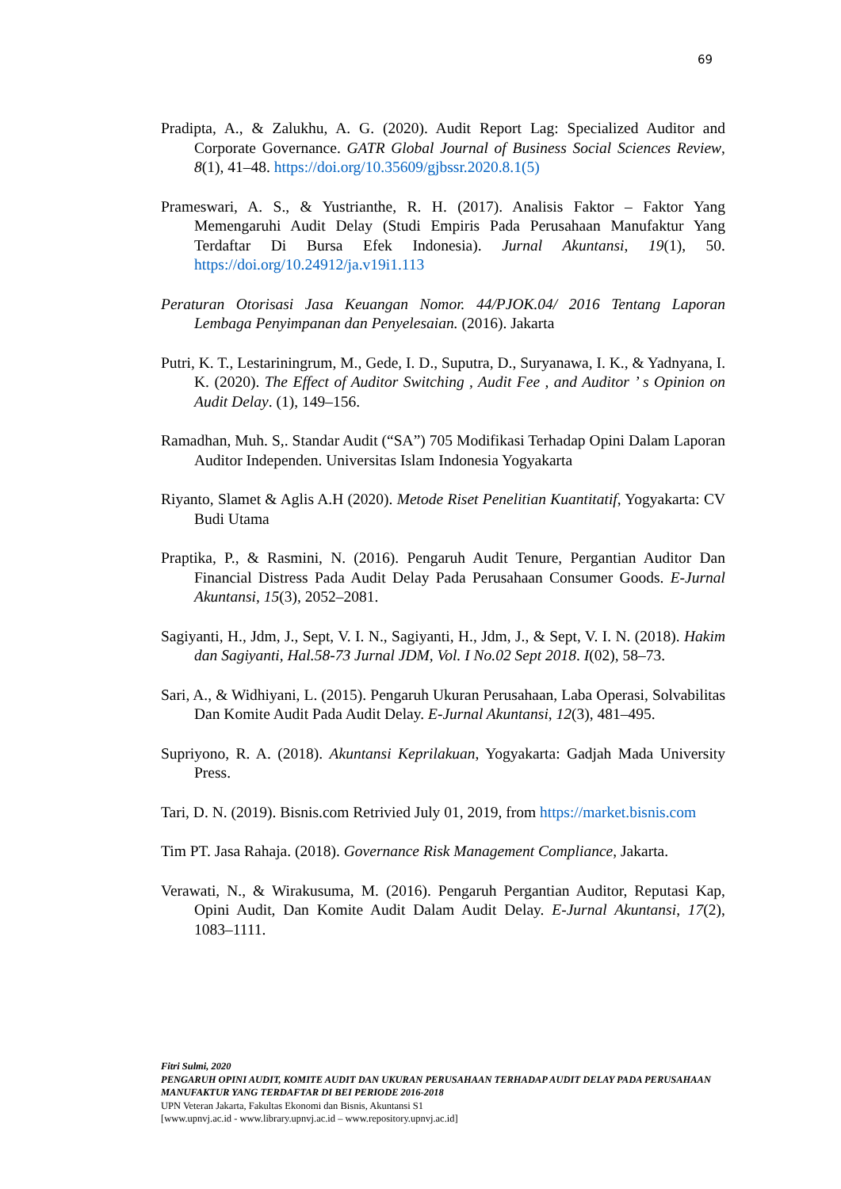69
Pradipta, A., & Zalukhu, A. G. (2020). Audit Report Lag: Specialized Auditor and Corporate Governance. GATR Global Journal of Business Social Sciences Review, 8(1), 41–48. https://doi.org/10.35609/gjbssr.2020.8.1(5)
Prameswari, A. S., & Yustrianthe, R. H. (2017). Analisis Faktor – Faktor Yang Memengaruhi Audit Delay (Studi Empiris Pada Perusahaan Manufaktur Yang Terdaftar Di Bursa Efek Indonesia). Jurnal Akuntansi, 19(1), 50. https://doi.org/10.24912/ja.v19i1.113
Peraturan Otorisasi Jasa Keuangan Nomor. 44/PJOK.04/ 2016 Tentang Laporan Lembaga Penyimpanan dan Penyelesaian. (2016). Jakarta
Putri, K. T., Lestariningrum, M., Gede, I. D., Suputra, D., Suryanawa, I. K., & Yadnyana, I. K. (2020). The Effect of Auditor Switching , Audit Fee , and Auditor ’ s Opinion on Audit Delay. (1), 149–156.
Ramadhan, Muh. S,. Standar Audit (“SA”) 705 Modifikasi Terhadap Opini Dalam Laporan Auditor Independen. Universitas Islam Indonesia Yogyakarta
Riyanto, Slamet & Aglis A.H (2020). Metode Riset Penelitian Kuantitatif, Yogyakarta: CV Budi Utama
Praptika, P., & Rasmini, N. (2016). Pengaruh Audit Tenure, Pergantian Auditor Dan Financial Distress Pada Audit Delay Pada Perusahaan Consumer Goods. E-Jurnal Akuntansi, 15(3), 2052–2081.
Sagiyanti, H., Jdm, J., Sept, V. I. N., Sagiyanti, H., Jdm, J., & Sept, V. I. N. (2018). Hakim dan Sagiyanti, Hal.58-73 Jurnal JDM, Vol. I No.02 Sept 2018. I(02), 58–73.
Sari, A., & Widhiyani, L. (2015). Pengaruh Ukuran Perusahaan, Laba Operasi, Solvabilitas Dan Komite Audit Pada Audit Delay. E-Jurnal Akuntansi, 12(3), 481–495.
Supriyono, R. A. (2018). Akuntansi Keprilakuan, Yogyakarta: Gadjah Mada University Press.
Tari, D. N. (2019). Bisnis.com Retrivied July 01, 2019, from https://market.bisnis.com
Tim PT. Jasa Rahaja. (2018). Governance Risk Management Compliance, Jakarta.
Verawati, N., & Wirakusuma, M. (2016). Pengaruh Pergantian Auditor, Reputasi Kap, Opini Audit, Dan Komite Audit Dalam Audit Delay. E-Jurnal Akuntansi, 17(2), 1083–1111.
Fitri Sulmi, 2020
PENGARUH OPINI AUDIT, KOMITE AUDIT DAN UKURAN PERUSAHAAN TERHADAP AUDIT DELAY PADA PERUSAHAAN MANUFAKTUR YANG TERDAFTAR DI BEI PERIODE 2016-2018
UPN Veteran Jakarta, Fakultas Ekonomi dan Bisnis, Akuntansi S1
[www.upnvj.ac.id - www.library.upnvj.ac.id – www.repository.upnvj.ac.id]